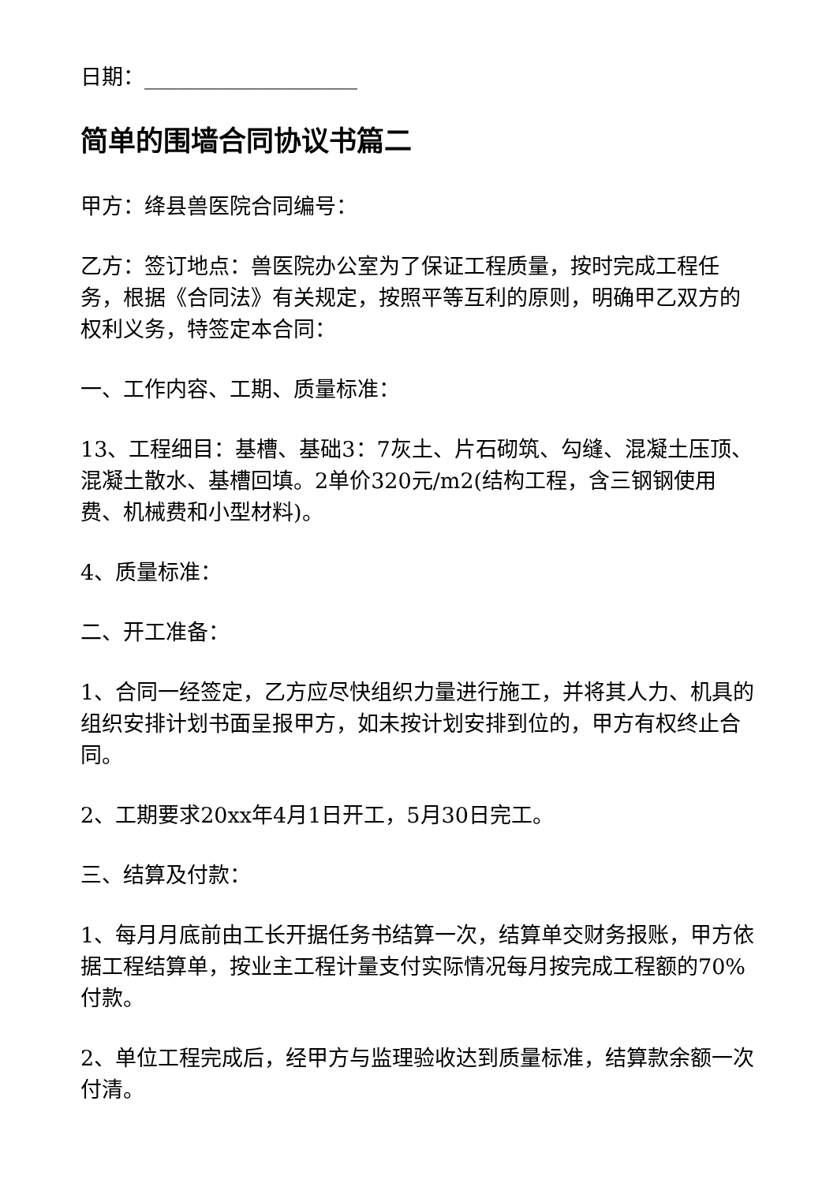日期：____________________
简单的围墙合同协议书篇二
甲方：绛县兽医院合同编号：
乙方：签订地点：兽医院办公室为了保证工程质量，按时完成工程任务，根据《合同法》有关规定，按照平等互利的原则，明确甲乙双方的权利义务，特签定本合同：
一、工作内容、工期、质量标准：
13、工程细目：基槽、基础3：7灰土、片石砌筑、勾缝、混凝土压顶、混凝土散水、基槽回填。2单价320元/m2(结构工程，含三钢钢使用费、机械费和小型材料)。
4、质量标准：
二、开工准备：
1、合同一经签定，乙方应尽快组织力量进行施工，并将其人力、机具的组织安排计划书面呈报甲方，如未按计划安排到位的，甲方有权终止合同。
2、工期要求20xx年4月1日开工，5月30日完工。
三、结算及付款：
1、每月月底前由工长开据任务书结算一次，结算单交财务报账，甲方依据工程结算单，按业主工程计量支付实际情况每月按完成工程额的70%付款。
2、单位工程完成后，经甲方与监理验收达到质量标准，结算款余额一次付清。